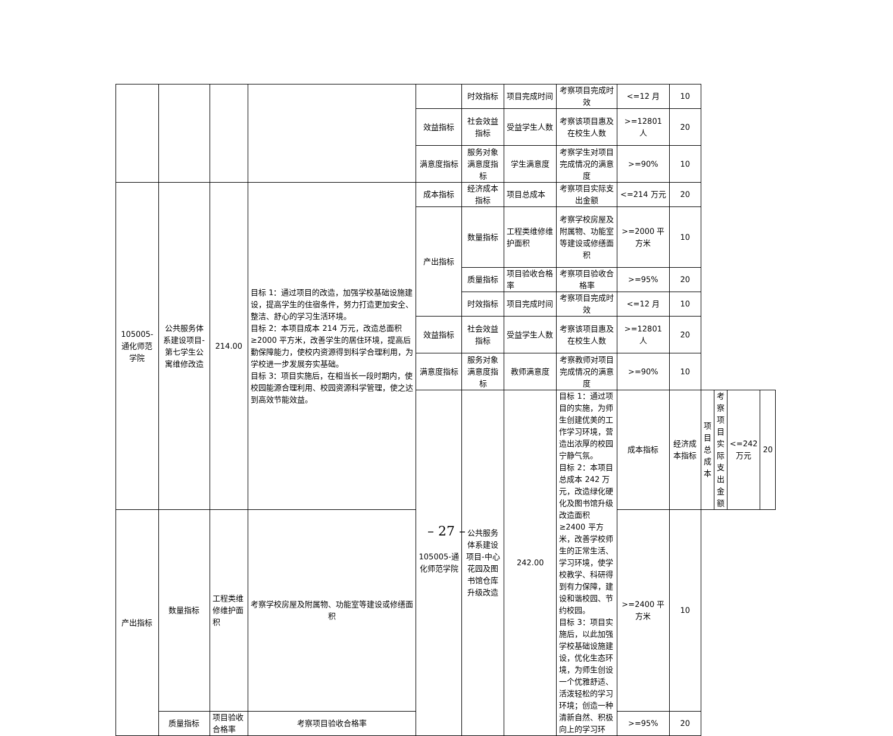| | | | | | 时效指标 | 项目完成时间 | 考察项目完成时效 | <=12 月 | 10 | | | | |
| | | | | 效益指标 | 社会效益指标 | 受益学生人数 | 考察该项目惠及在校生人数 | >=12801 人 | 20 | | | | |
| | | | | 满意度指标 | 服务对象满意度指标 | 学生满意度 | 考察学生对项目完成情况的满意度 | >=90% | 10 | | | | |
| 105005-通化师范学院 | 公共服务体系建设项目-第七学生公寓维修改造 | 214.00 | 目标 1：通过项目的改造，加强学校基础设施建设，提高学生的住宿条件，努力打造更加安全、整洁、舒心的学习生活环境。 目标 2：本项目成本 214 万元，改造总面积≥2000 平方米，改善学生的居住环境，提高后勤保障能力，使校内资源得到科学合理利用，为学校进一步发展夯实基础。 目标 3：项目实施后，在相当长一段时期内，使校园能源合理利用、校园资源科学管理，使之达到高效节能效益。 | 成本指标 | 经济成本指标 | 项目总成本 | 考察项目实际支出金额 | <=214 万元 | 20 | | | | |
| | | | | 产出指标 | 数量指标 | 工程类维修维护面积 | 考察学校房屋及附属物、功能室等建设或修缮面积 | >=2000 平方米 | 10 | | | | |
| | | | | | 质量指标 | 项目验收合格率 | 考察项目验收合格率 | >=95% | 20 | | | | |
| | | | | | 时效指标 | 项目完成时间 | 考察项目完成时效 | <=12 月 | 10 | | | | |
| | | | | 效益指标 | 社会效益指标 | 受益学生人数 | 考察该项目惠及在校生人数 | >=12801 人 | 20 | | | | |
| | | | | 满意度指标 | 服务对象满意度指标 | 教师满意度 | 考察教师对项目完成情况的满意度 | >=90% | 10 | | | | |
| | | | | 105005-通化师范学院 | 公共服务体系建设项目-中心花园及图书馆仓库升级改造 | 242.00 | 目标 1：通过项目的实施，为师生创建优美的工作学习环境，营造出浓厚的校园宁静气氛。 目标 2：本项目总成本 242 万元，改造绿化硬化及图书馆升级改造面积≥2400 平方米，改善学校师生的正常生活、学习环境，使学校教学、科研得到有力保障，建设和谐校园、节约校园。 目标 3：项目实施后，以此加强学校基础设施建设，优化生态环境，为师生创设一个优雅舒适、活泼轻松的学习环境；创造一种清新自然、积极向上的学习环 | 成本指标 | 经济成本指标 | 项目总成本 | 考察项目实际支出金额 | <=242 万元 | 20 |
| 产出指标 | 数量指标 | 工程类维修维护面积 | 考察学校房屋及附属物、功能室等建设或修缮面积 | | | | | >=2400 平方米 | 10 | | | | |
| | 质量指标 | 项目验收合格率 | 考察项目验收合格率 | | | | | >=95% | 20 | | | | |
– 27 –